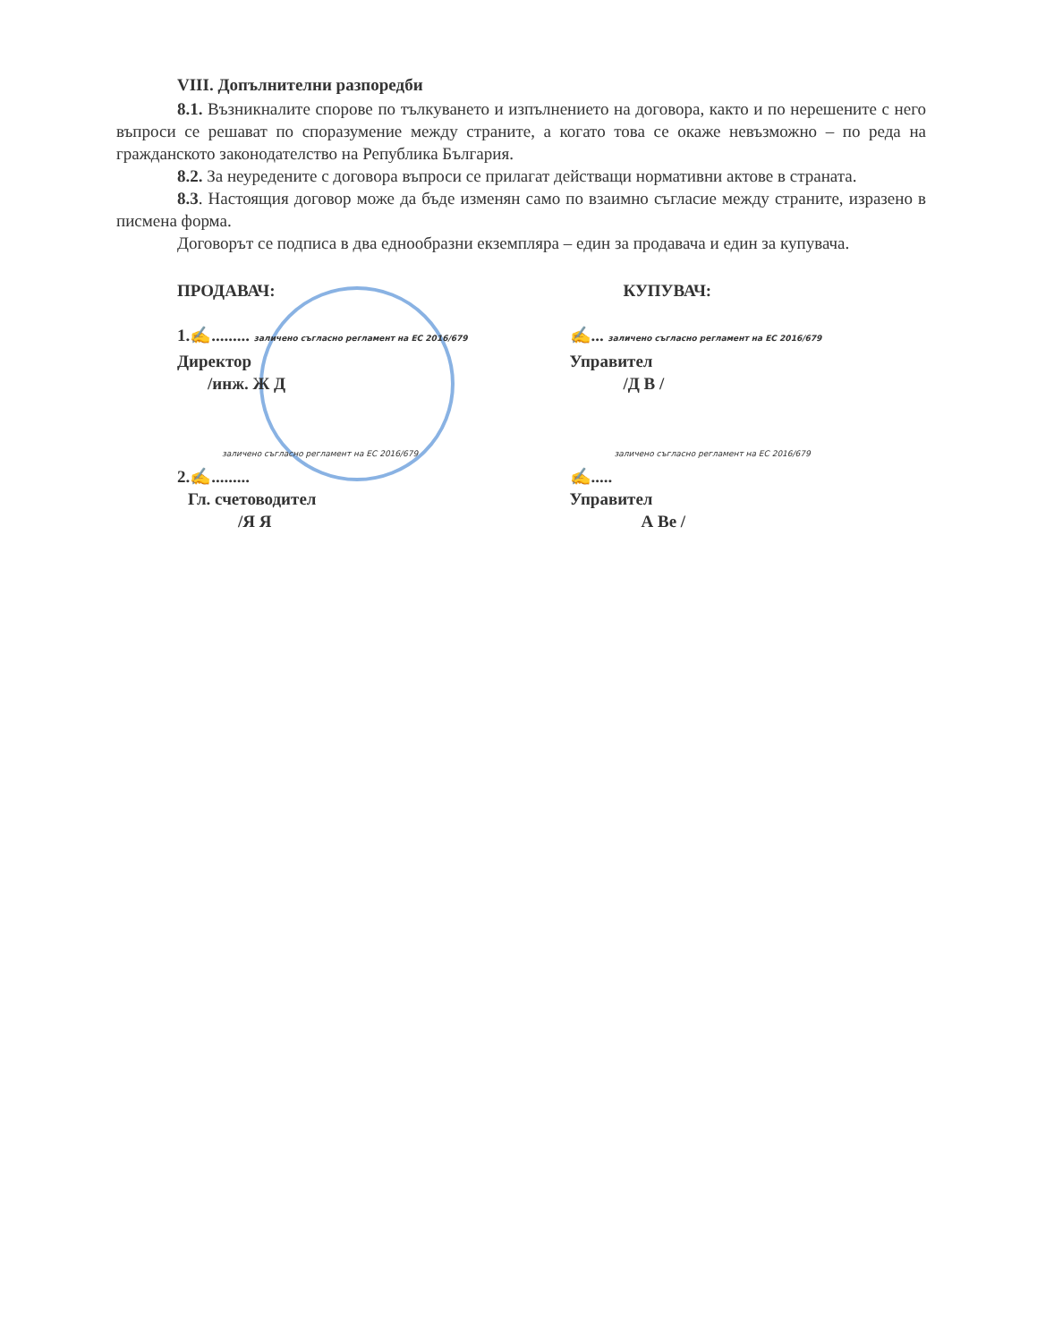VIII. Допълнителни разпоредби
8.1. Възникналите спорове по тълкуването и изпълнението на договора, както и по нерешените с него въпроси се решават по споразумение между страните, а когато това се окаже невъзможно – по реда на гражданското законодателство на Република България.
8.2. За неуредените с договора въпроси се прилагат действащи нормативни актове в страната.
8.3. Настоящия договор може да бъде изменян само по взаимно съгласие между страните, изразено в писмена форма.
Договорът се подписа в два еднообразни екземпляра – един за продавача и един за купувача.
ПРОДАВАЧ:
1.✍......... заличено съгласно регламент на ЕС 2016/679
Директор
/инж. Ж Д
заличено съгласно регламент на ЕС 2016/679
2.✍.........
Гл. счетоводител
/Я Я
КУПУВАЧ:
✍... заличено съгласно регламент на ЕС 2016/679
Управител
/Д В /
заличено съгласно регламент на ЕС 2016/679
✍.....
Управител
А Ве /